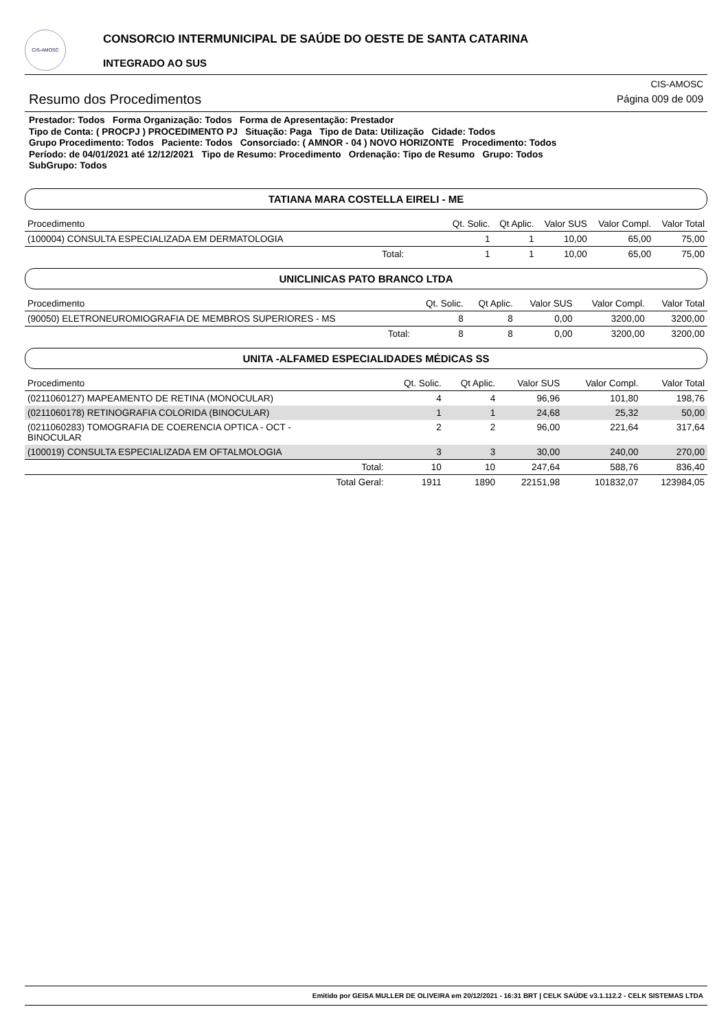CIS-AMOSC
CONSORCIO INTERMUNICIPAL DE SAÚDE DO OESTE DE SANTA CATARINA
INTEGRADO AO SUS
Resumo dos Procedimentos
CIS-AMOSC
Página 009 de 009
Prestador: Todos Forma Organização: Todos Forma de Apresentação: Prestador
Tipo de Conta: ( PROCPJ ) PROCEDIMENTO PJ Situação: Paga Tipo de Data: Utilização Cidade: Todos
Grupo Procedimento: Todos Paciente: Todos Consorciado: ( AMNOR - 04 ) NOVO HORIZONTE Procedimento: Todos
Período: de 04/01/2021 até 12/12/2021 Tipo de Resumo: Procedimento Ordenação: Tipo de Resumo Grupo: Todos
SubGrupo: Todos
TATIANA MARA COSTELLA EIRELI - ME
| Procedimento | Qt. Solic. | Qt Aplic. | Valor SUS | Valor Compl. | Valor Total |
| --- | --- | --- | --- | --- | --- |
| (100004) CONSULTA ESPECIALIZADA EM DERMATOLOGIA | 1 | 1 | 10,00 | 65,00 | 75,00 |
| Total: | 1 | 1 | 10,00 | 65,00 | 75,00 |
UNICLINICAS PATO BRANCO LTDA
| Procedimento | Qt. Solic. | Qt Aplic. | Valor SUS | Valor Compl. | Valor Total |
| --- | --- | --- | --- | --- | --- |
| (90050) ELETRONEUROMIOGRAFIA DE MEMBROS SUPERIORES - MS | 8 | 8 | 0,00 | 3200,00 | 3200,00 |
| Total: | 8 | 8 | 0,00 | 3200,00 | 3200,00 |
UNITA -ALFAMED ESPECIALIDADES MÉDICAS SS
| Procedimento | Qt. Solic. | Qt Aplic. | Valor SUS | Valor Compl. | Valor Total |
| --- | --- | --- | --- | --- | --- |
| (0211060127) MAPEAMENTO DE RETINA (MONOCULAR) | 4 | 4 | 96,96 | 101,80 | 198,76 |
| (0211060178) RETINOGRAFIA COLORIDA (BINOCULAR) | 1 | 1 | 24,68 | 25,32 | 50,00 |
| (0211060283) TOMOGRAFIA DE COERENCIA OPTICA - OCT - BINOCULAR | 2 | 2 | 96,00 | 221,64 | 317,64 |
| (100019) CONSULTA ESPECIALIZADA EM OFTALMOLOGIA | 3 | 3 | 30,00 | 240,00 | 270,00 |
| Total: | 10 | 10 | 247,64 | 588,76 | 836,40 |
| Total Geral: | 1911 | 1890 | 22151,98 | 101832,07 | 123984,05 |
Emitido por GEISA MULLER DE OLIVEIRA em 20/12/2021 - 16:31 BRT | CELK SAÚDE v3.1.112.2 - CELK SISTEMAS LTDA